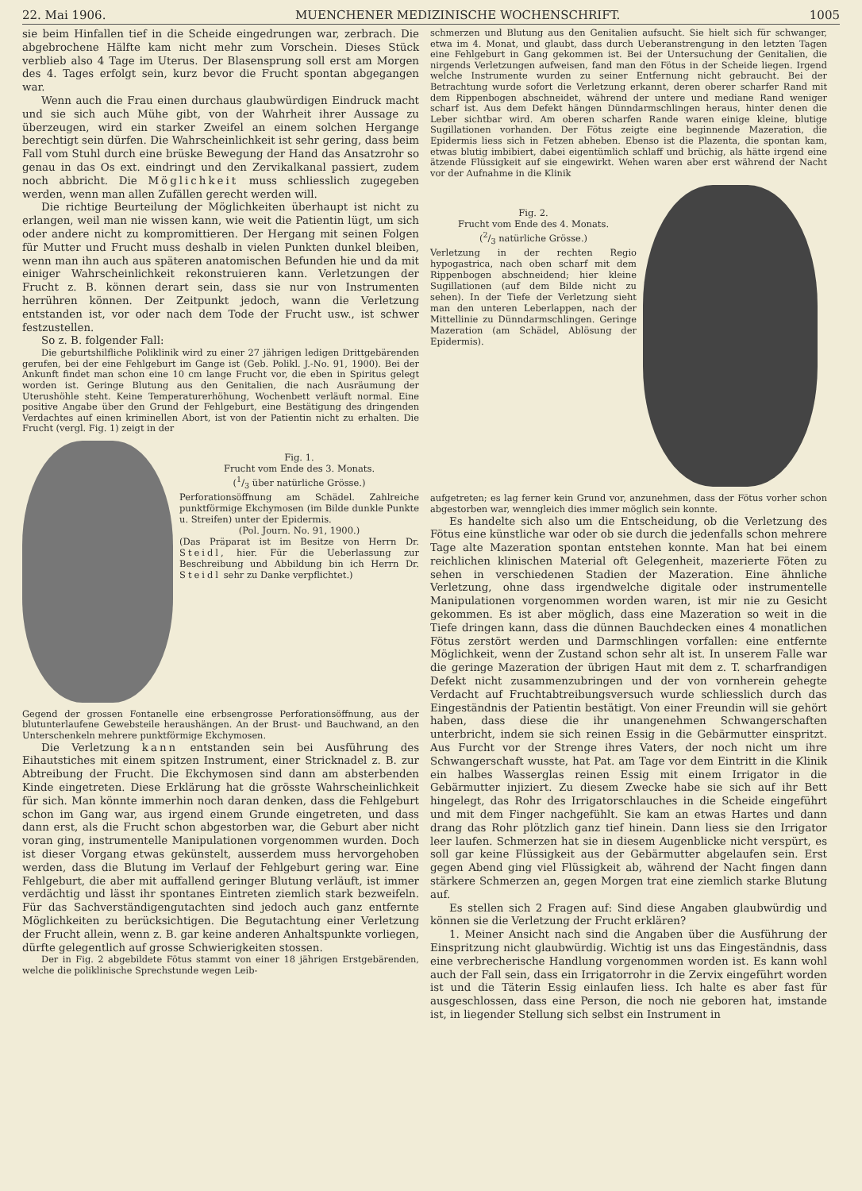22. Mai 1906. MUENCHENER MEDIZINISCHE WOCHENSCHRIFT. 1005
sie beim Hinfallen tief in die Scheide eingedrungen war, zerbrach. Die abgebrochene Hälfte kam nicht mehr zum Vorschein. Dieses Stück verblieb also 4 Tage im Uterus. Der Blasensprung soll erst am Morgen des 4. Tages erfolgt sein, kurz bevor die Frucht spontan abgegangen war.
Wenn auch die Frau einen durchaus glaubwürdigen Eindruck macht und sie sich auch Mühe gibt, von der Wahrheit ihrer Aussage zu überzeugen, wird ein starker Zweifel an einem solchen Hergange berechtigt sein dürfen. Die Wahrscheinlichkeit ist sehr gering, dass beim Fall vom Stuhl durch eine brüske Bewegung der Hand das Ansatzrohr so genau in das Os ext. eindringt und den Zervikalkanal passiert, zudem noch abbricht. Die Möglichkeit muss schliesslich zugegeben werden, wenn man allen Zufällen gerecht werden will.
Die richtige Beurteilung der Möglichkeiten überhaupt ist nicht zu erlangen, weil man nie wissen kann, wie weit die Patientin lügt, um sich oder andere nicht zu kompromittieren. Der Hergang mit seinen Folgen für Mutter und Frucht muss deshalb in vielen Punkten dunkel bleiben, wenn man ihn auch aus späteren anatomischen Befunden hie und da mit einiger Wahrscheinlichkeit rekonstruieren kann. Verletzungen der Frucht z. B. können derart sein, dass sie nur von Instrumenten herrühren können. Der Zeitpunkt jedoch, wann die Verletzung entstanden ist, vor oder nach dem Tode der Frucht usw., ist schwer festzustellen.
So z. B. folgender Fall:
Die geburtshilfliche Poliklinik wird zu einer 27 jährigen ledigen Drittgebärenden gerufen, bei der eine Fehlgeburt im Gange ist (Geb. Polikl. J.-No. 91, 1900). Bei der Ankunft findet man schon eine 10 cm lange Frucht vor, die eben in Spiritus gelegt worden ist. Geringe Blutung aus den Genitalien, die nach Ausräumung der Uterushöhle steht. Keine Temperaturerhöhung, Wochenbett verläuft normal. Eine positive Angabe über den Grund der Fehlgeburt, eine Bestätigung des dringenden Verdachtes auf einen kriminellen Abort, ist von der Patientin nicht zu erhalten. Die Frucht (vergl. Fig. 1) zeigt in der
Fig. 1.
Frucht vom Ende des 3. Monats.
(1/3 über natürliche Grösse.)
Perforationsöffnung am Schädel. Zahlreiche punktförmige Ekchymosen (im Bilde dunkle Punkte u. Streifen) unter der Epidermis.
(Pol. Journ. No. 91, 1900.)
(Das Präparat ist im Besitze von Herrn Dr. Steidl, hier. Für die Ueberlassung zur Beschreibung und Abbildung bin ich Herrn Dr. Steidl sehr zu Danke verpflichtet.)
Gegend der grossen Fontanelle eine erbsengrosse Perforationsöffnung, aus der blutunterlaufene Gewebsteile heraushängen. An der Brust- und Bauchwand, an den Unterschenkeln mehrere punktförmige Ekchymosen.
Die Verletzung kann entstanden sein bei Ausführung des Eihautstiches mit einem spitzen Instrument, einer Stricknadel z. B. zur Abtreibung der Frucht. Die Ekchymosen sind dann am absterbenden Kinde eingetreten. Diese Erklärung hat die grösste Wahrscheinlichkeit für sich. Man könnte immerhin noch daran denken, dass die Fehlgeburt schon im Gang war, aus irgend einem Grunde eingetreten, und dass dann erst, als die Frucht schon abgestorben war, die Geburt aber nicht voran ging, instrumentelle Manipulationen vorgenommen wurden. Doch ist dieser Vorgang etwas gekünstelt, ausserdem muss hervorgehoben werden, dass die Blutung im Verlauf der Fehlgeburt gering war. Eine Fehlgeburt, die aber mit auffallend geringer Blutung verläuft, ist immer verdächtig und lässt ihr spontanes Eintreten ziemlich stark bezweifeln. Für das Sachverständigengutachten sind jedoch auch ganz entfernte Möglichkeiten zu berücksichtigen. Die Begutachtung einer Verletzung der Frucht allein, wenn z. B. gar keine anderen Anhaltspunkte vorliegen, dürfte gelegentlich auf grosse Schwierigkeiten stossen.
Der in Fig. 2 abgebildete Fötus stammt von einer 18 jährigen Erstgebärenden, welche die poliklinische Sprechstunde wegen Leib-
schmerzen und Blutung aus den Genitalien aufsucht. Sie hielt sich für schwanger, etwa im 4. Monat, und glaubt, dass durch Ueberanstrengung in den letzten Tagen eine Fehlgeburt in Gang gekommen ist. Bei der Untersuchung der Genitalien, die nirgends Verletzungen aufweisen, fand man den Fötus in der Scheide liegen. Irgend welche Instrumente wurden zu seiner Entfernung nicht gebraucht. Bei der Betrachtung wurde sofort die Verletzung erkannt, deren oberer scharfer Rand mit dem Rippenbogen abschneidet, während der untere und mediane Rand weniger scharf ist. Aus dem Defekt hängen Dünndarmschlingen heraus, hinter denen die Leber sichtbar wird. Am oberen scharfen Rande waren einige kleine, blutige Sugillationen vorhanden. Der Fötus zeigte eine beginnende Mazeration, die Epidermis liess sich in Fetzen abheben. Ebenso ist die Plazenta, die spontan kam, etwas blutig imbibiert, dabei eigentümlich schlaff und brüchig, als hätte irgend eine ätzende Flüssigkeit auf sie eingewirkt. Wehen waren aber erst während der Nacht vor der Aufnahme in die Klinik
Fig. 2.
Frucht vom Ende des 4. Monats.
(2/3 natürliche Grösse.)
Verletzung in der rechten Regio hypogastrica, nach oben scharf mit dem Rippenbogen abschneidend; hier kleine Sugillationen (auf dem Bilde nicht zu sehen). In der Tiefe der Verletzung sieht man den unteren Leberlappen, nach der Mittellinie zu Dünndarmschlingen. Geringe Mazeration (am Schädel, Ablösung der Epidermis).
aufgetreten; es lag ferner kein Grund vor, anzunehmen, dass der Fötus vorher schon abgestorben war, wenngleich dies immer möglich sein konnte.
Es handelte sich also um die Entscheidung, ob die Verletzung des Fötus eine künstliche war oder ob sie durch die jedenfalls schon mehrere Tage alte Mazeration spontan entstehen konnte. Man hat bei einem reichlichen klinischen Material oft Gelegenheit, mazerierte Föten zu sehen in verschiedenen Stadien der Mazeration. Eine ähnliche Verletzung, ohne dass irgendwelche digitale oder instrumentelle Manipulationen vorgenommen worden waren, ist mir nie zu Gesicht gekommen. Es ist aber möglich, dass eine Mazeration so weit in die Tiefe dringen kann, dass die dünnen Bauchdecken eines 4 monatlichen Fötus zerstört werden und Darmschlingen vorfallen: eine entfernte Möglichkeit, wenn der Zustand schon sehr alt ist. In unserem Falle war die geringe Mazeration der übrigen Haut mit dem z. T. scharfrandigen Defekt nicht zusammenzubringen und der von vornherein gehegte Verdacht auf Fruchtabtreibungsversuch wurde schliesslich durch das Eingeständnis der Patientin bestätigt. Von einer Freundin will sie gehört haben, dass diese die ihr unangenehmen Schwangerschaften unterbricht, indem sie sich reinen Essig in die Gebärmutter einspritzt. Aus Furcht vor der Strenge ihres Vaters, der noch nicht um ihre Schwangerschaft wusste, hat Pat. am Tage vor dem Eintritt in die Klinik ein halbes Wasserglas reinen Essig mit einem Irrigator in die Gebärmutter injiziert. Zu diesem Zwecke habe sie sich auf ihr Bett hingelegt, das Rohr des Irrigatorschlauches in die Scheide eingeführt und mit dem Finger nachgefühlt. Sie kam an etwas Hartes und dann drang das Rohr plötzlich ganz tief hinein. Dann liess sie den Irrigator leer laufen. Schmerzen hat sie in diesem Augenblicke nicht verspürt, es soll gar keine Flüssigkeit aus der Gebärmutter abgelaufen sein. Erst gegen Abend ging viel Flüssigkeit ab, während der Nacht fingen dann stärkere Schmerzen an, gegen Morgen trat eine ziemlich starke Blutung auf.
Es stellen sich 2 Fragen auf: Sind diese Angaben glaubwürdig und können sie die Verletzung der Frucht erklären?
1. Meiner Ansicht nach sind die Angaben über die Ausführung der Einspritzung nicht glaubwürdig. Wichtig ist uns das Eingeständnis, dass eine verbrecherische Handlung vorgenommen worden ist. Es kann wohl auch der Fall sein, dass ein Irrigatorrohr in die Zervix eingeführt worden ist und die Täterin Essig einlaufen liess. Ich halte es aber fast für ausgeschlossen, dass eine Person, die noch nie geboren hat, imstande ist, in liegender Stellung sich selbst ein Instrument in